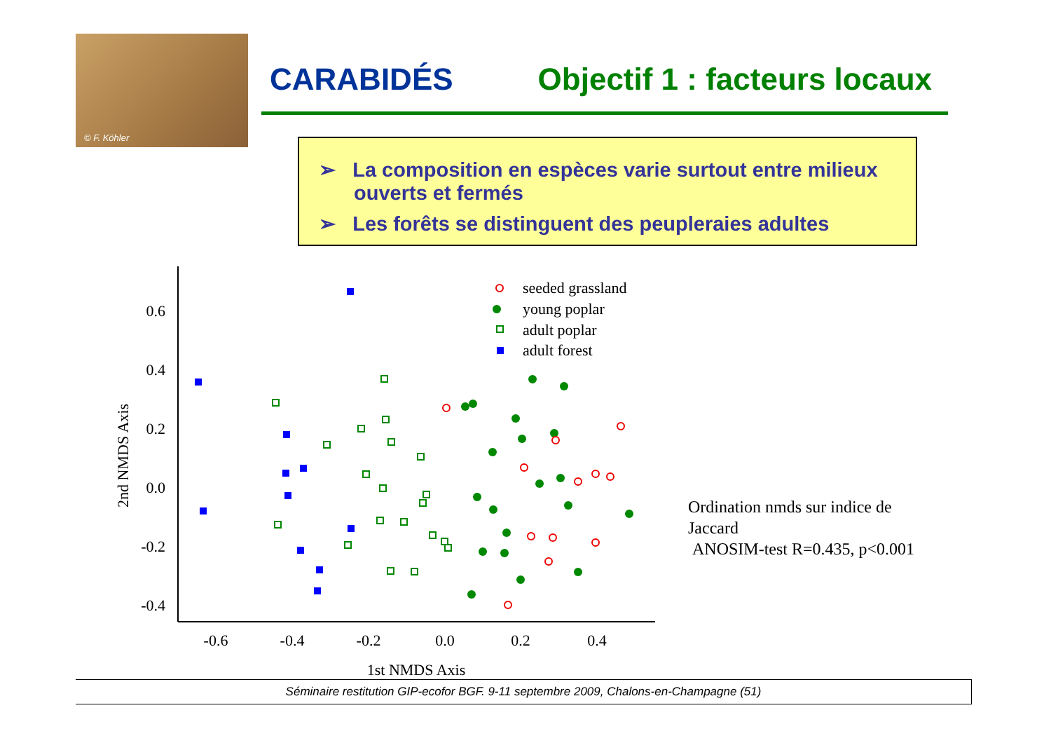© F. Köhler
CARABIDÉS Objectif 1 : facteurs locaux
➢ La composition en espèces varie surtout entre milieux ouverts et fermés
➢ Les forêts se distinguent des peupleraies adultes
0.6
0.4
0.2
0.0
-0.2
-0.4
-0.6
-0.4
-0.2
0.0
0.2
0.4
1st NMDS Axis
2nd NMDS Axis
seeded grassland
young poplar
adult poplar
adult forest
Ordination nmds sur indice de
Jaccard
ANOSIM-test R=0.435, p<0.001
Séminaire restitution GIP-ecofor BGF. 9-11 septembre 2009, Chalons-en-Champagne (51)